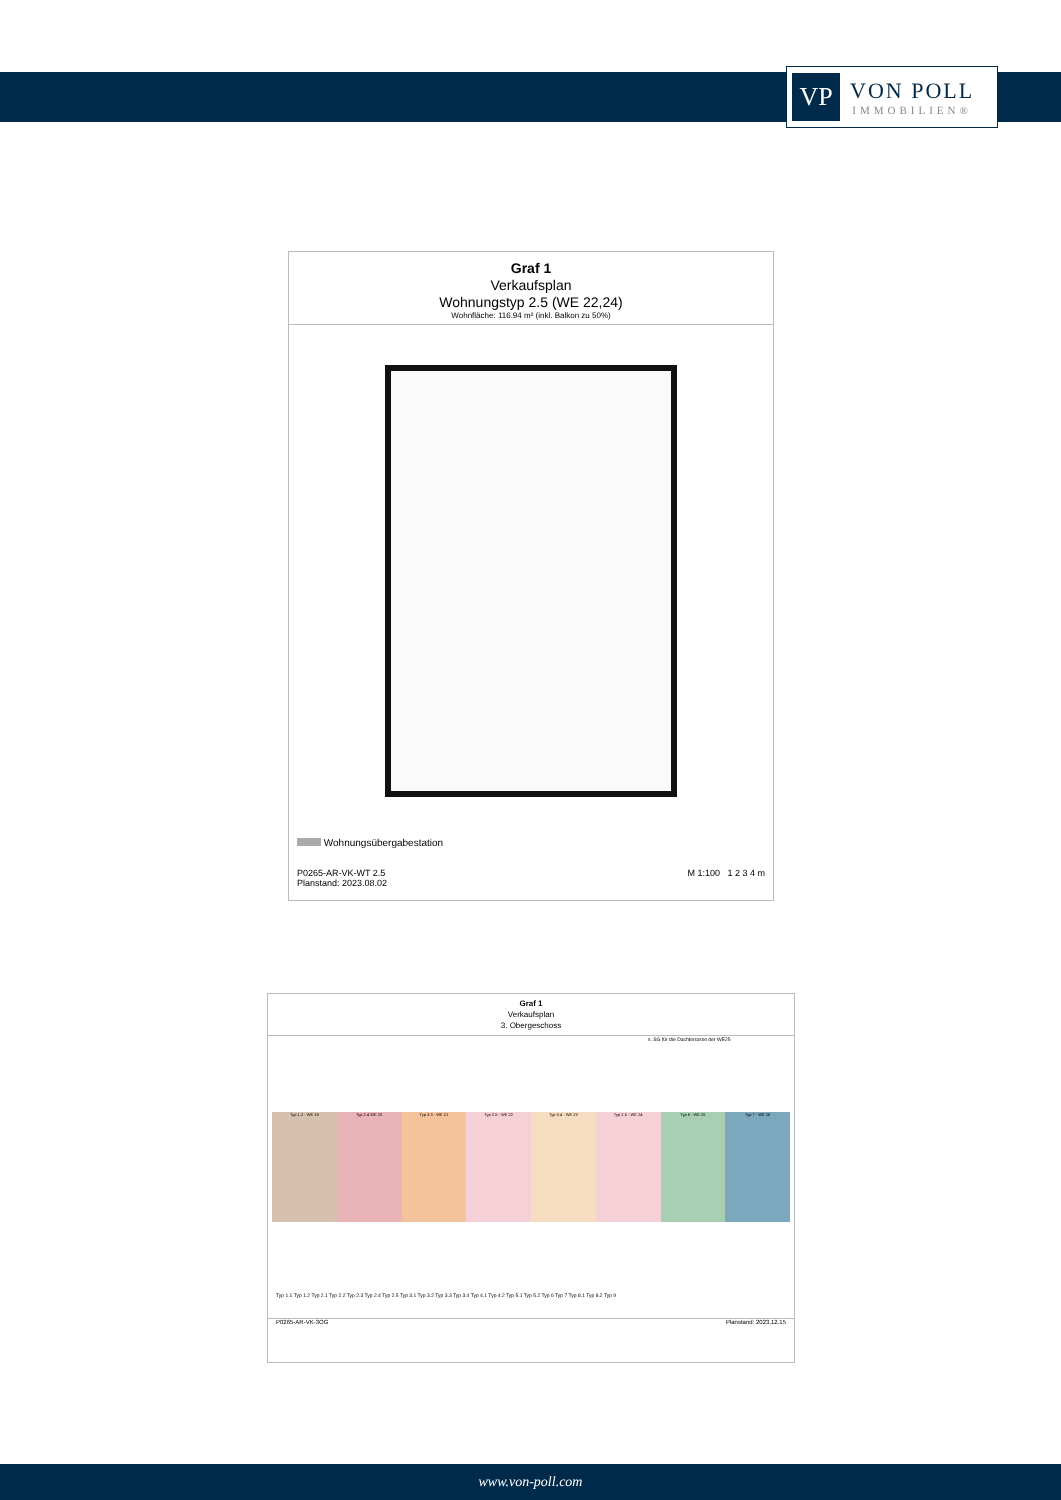VP
VON POLL
IMMOBILIEN®
Graf 1
Verkaufsplan
Wohnungstyp 2.5 (WE 22,24)
Wohnfläche: 116.94 m² (inkl. Balkon zu 50%)
Wohnungsübergabestation
P0265-AR-VK-WT 2.5
Planstand: 2023.08.02 M 1:100 1 2 3 4 m
Graf 1
Verkaufsplan
3. Obergeschoss
s. SG für die Dachterrasse der WE25
Typ 1.2 - WE 19 Typ 2.4 WE 20 Typ 3.3 - WE 21 Typ 2.5 - WE 22 Typ 3.4 - WE 23 Typ 2.5 - WE 24 Typ 6 - WE 25 Typ 7 - WE 26
Typ 1.1 Typ 1.2 Typ 2.1 Typ 2.2 Typ 2.3 Typ 2.4 Typ 2.5 Typ 3.1 Typ 3.2 Typ 3.3 Typ 3.4 Typ 4.1 Typ 4.2 Typ 5.1 Typ 5.2 Typ 6 Typ 7 Typ 8.1 Typ 8.2 Typ 9
P0265-AR-VK-3OG Planstand: 2023.12.15
www.von-poll.com